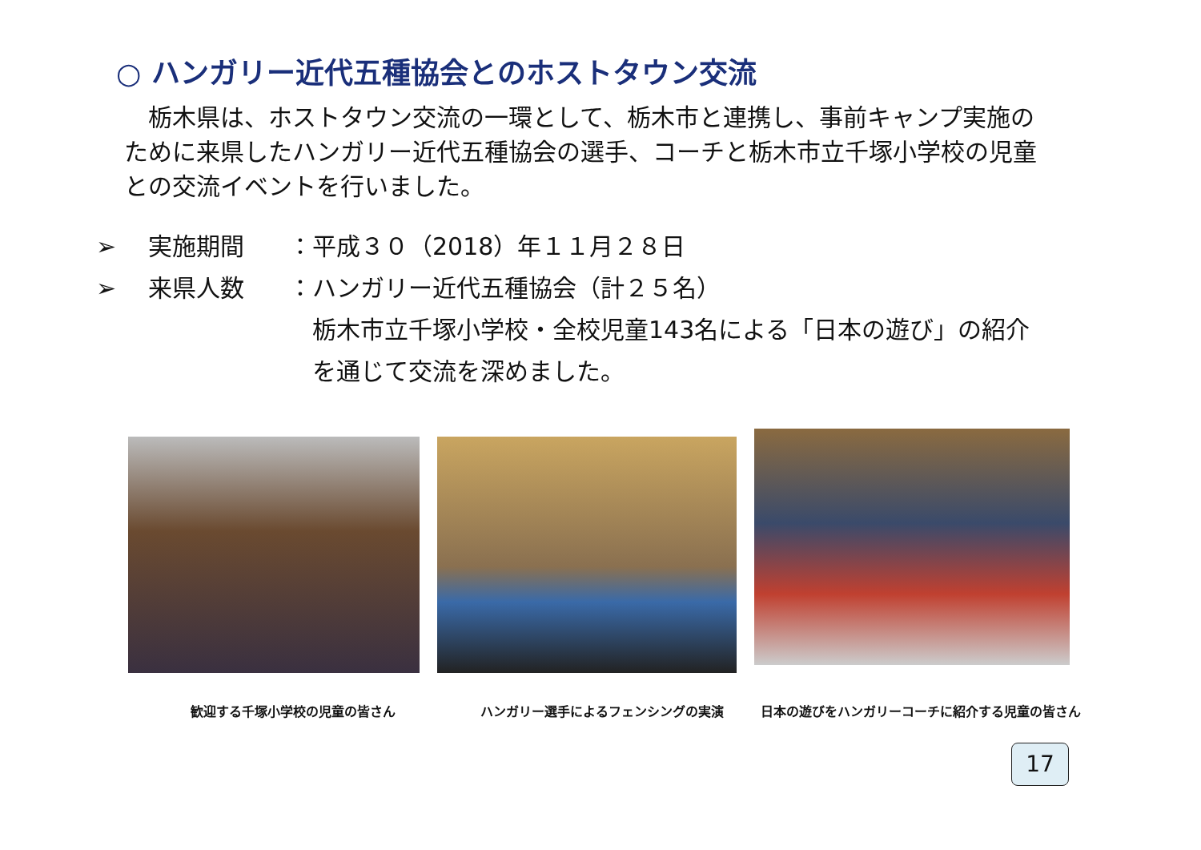○ ハンガリー近代五種協会とのホストタウン交流
　栃木県は、ホストタウン交流の一環として、栃木市と連携し、事前キャンプ実施のために来県したハンガリー近代五種協会の選手、コーチと栃木市立千塚小学校の児童との交流イベントを行いました。
➢ 実施期間 ： 平成３０（2018）年１１月２８日
➢ 来県人数 ： ハンガリー近代五種協会（計２５名）
栃木市立千塚小学校・全校児童143名による「日本の遊び」の紹介
を通じて交流を深めました。
歓迎する千塚小学校の児童の皆さん
ハンガリー選手によるフェンシングの実演
日本の遊びをハンガリーコーチに紹介する児童の皆さん
17